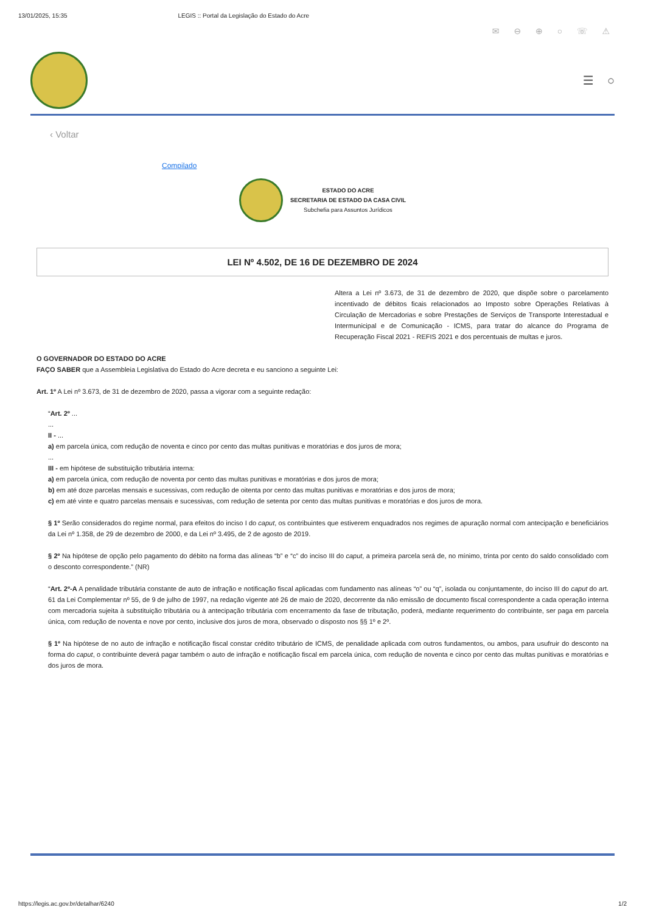13/01/2025, 15:35 LEGIS :: Portal da Legislação do Estado do Acre
✉ ⊖ ⊕ ○ ☏ ⚠
☰ ○
‹ Voltar
Compilado
ESTADO DO ACRE
SECRETARIA DE ESTADO DA CASA CIVIL
Subchefia para Assuntos Jurídicos
LEI Nº 4.502, DE 16 DE DEZEMBRO DE 2024
Altera a Lei nº 3.673, de 31 de dezembro de 2020, que dispõe sobre o parcelamento incentivado de débitos ficais relacionados ao Imposto sobre Operações Relativas à Circulação de Mercadorias e sobre Prestações de Serviços de Transporte Interestadual e Intermunicipal e de Comunicação - ICMS, para tratar do alcance do Programa de Recuperação Fiscal 2021 - REFIS 2021 e dos percentuais de multas e juros.
O GOVERNADOR DO ESTADO DO ACRE
FAÇO SABER que a Assembleia Legislativa do Estado do Acre decreta e eu sanciono a seguinte Lei:
Art. 1º A Lei nº 3.673, de 31 de dezembro de 2020, passa a vigorar com a seguinte redação:
“Art. 2º ...
...
II - ...
a) em parcela única, com redução de noventa e cinco por cento das multas punitivas e moratórias e dos juros de mora;
...
III - em hipótese de substituição tributária interna:
a) em parcela única, com redução de noventa por cento das multas punitivas e moratórias e dos juros de mora;
b) em até doze parcelas mensais e sucessivas, com redução de oitenta por cento das multas punitivas e moratórias e dos juros de mora;
c) em até vinte e quatro parcelas mensais e sucessivas, com redução de setenta por cento das multas punitivas e moratórias e dos juros de mora.
§ 1º Serão considerados do regime normal, para efeitos do inciso I do caput, os contribuintes que estiverem enquadrados nos regimes de apuração normal com antecipação e beneficiários da Lei nº 1.358, de 29 de dezembro de 2000, e da Lei nº 3.495, de 2 de agosto de 2019.
§ 2º Na hipótese de opção pelo pagamento do débito na forma das alíneas “b” e “c” do inciso III do caput, a primeira parcela será de, no mínimo, trinta por cento do saldo consolidado com o desconto correspondente.” (NR)
“Art. 2º-A A penalidade tributária constante de auto de infração e notificação fiscal aplicadas com fundamento nas alíneas “o” ou “q”, isolada ou conjuntamente, do inciso III do caput do art. 61 da Lei Complementar nº 55, de 9 de julho de 1997, na redação vigente até 26 de maio de 2020, decorrente da não emissão de documento fiscal correspondente a cada operação interna com mercadoria sujeita à substituição tributária ou à antecipação tributária com encerramento da fase de tributação, poderá, mediante requerimento do contribuinte, ser paga em parcela única, com redução de noventa e nove por cento, inclusive dos juros de mora, observado o disposto nos §§ 1º e 2º.
§ 1º Na hipótese de no auto de infração e notificação fiscal constar crédito tributário de ICMS, de penalidade aplicada com outros fundamentos, ou ambos, para usufruir do desconto na forma do caput, o contribuinte deverá pagar também o auto de infração e notificação fiscal em parcela única, com redução de noventa e cinco por cento das multas punitivas e moratórias e dos juros de mora.
https://legis.ac.gov.br/detalhar/6240 1/2